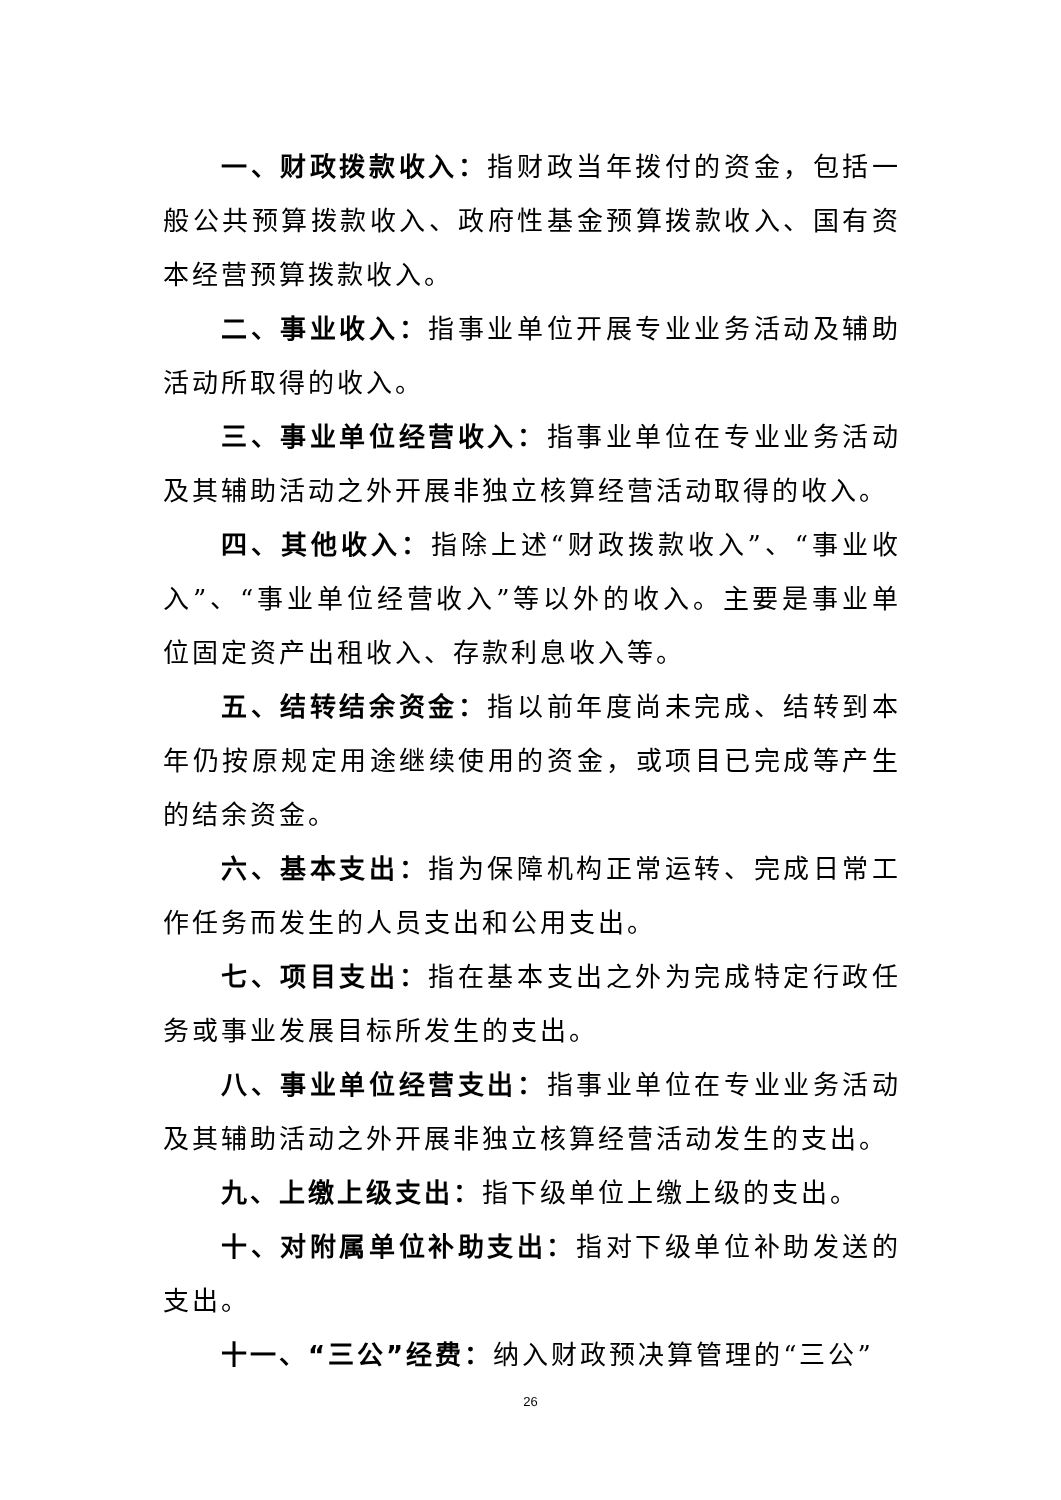一、财政拨款收入：指财政当年拨付的资金，包括一般公共预算拨款收入、政府性基金预算拨款收入、国有资本经营预算拨款收入。
二、事业收入：指事业单位开展专业业务活动及辅助活动所取得的收入。
三、事业单位经营收入：指事业单位在专业业务活动及其辅助活动之外开展非独立核算经营活动取得的收入。
四、其他收入：指除上述“财政拨款收入”、“事业收入”、“事业单位经营收入”等以外的收入。主要是事业单位固定资产出租收入、存款利息收入等。
五、结转结余资金：指以前年度尚未完成、结转到本年仍按原规定用途继续使用的资金，或项目已完成等产生的结余资金。
六、基本支出：指为保障机构正常运转、完成日常工作任务而发生的人员支出和公用支出。
七、项目支出：指在基本支出之外为完成特定行政任务或事业发展目标所发生的支出。
八、事业单位经营支出：指事业单位在专业业务活动及其辅助活动之外开展非独立核算经营活动发生的支出。
九、上缴上级支出：指下级单位上缴上级的支出。
十、对附属单位补助支出：指对下级单位补助发送的支出。
十一、“三公”经费：纳入财政预决算管理的“三公”
26